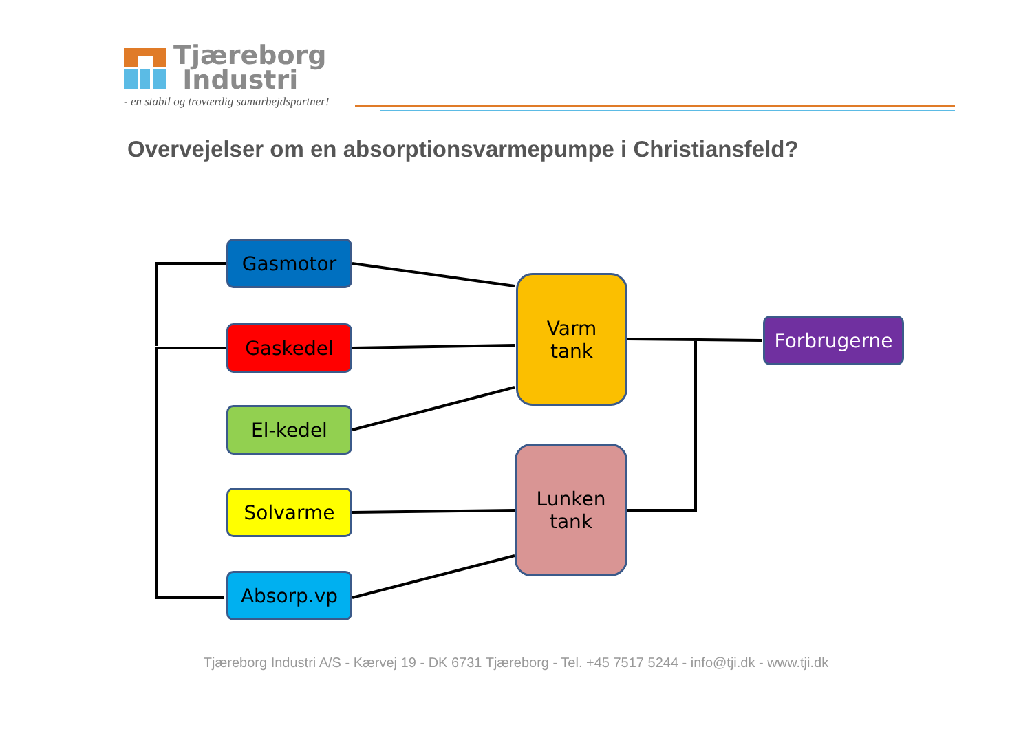Tjæreborg
Industri
- en stabil og troværdig samarbejdspartner!
Overvejelser om en absorptionsvarmepumpe i Christiansfeld?
Gasmotor
Gaskedel
El-kedel
Solvarme
Absorp.vp
Varm
tank
Lunken
tank
Forbrugerne
Tjæreborg Industri A/S - Kærvej 19 - DK 6731 Tjæreborg - Tel. +45 7517 5244 - info@tji.dk - www.tji.dk